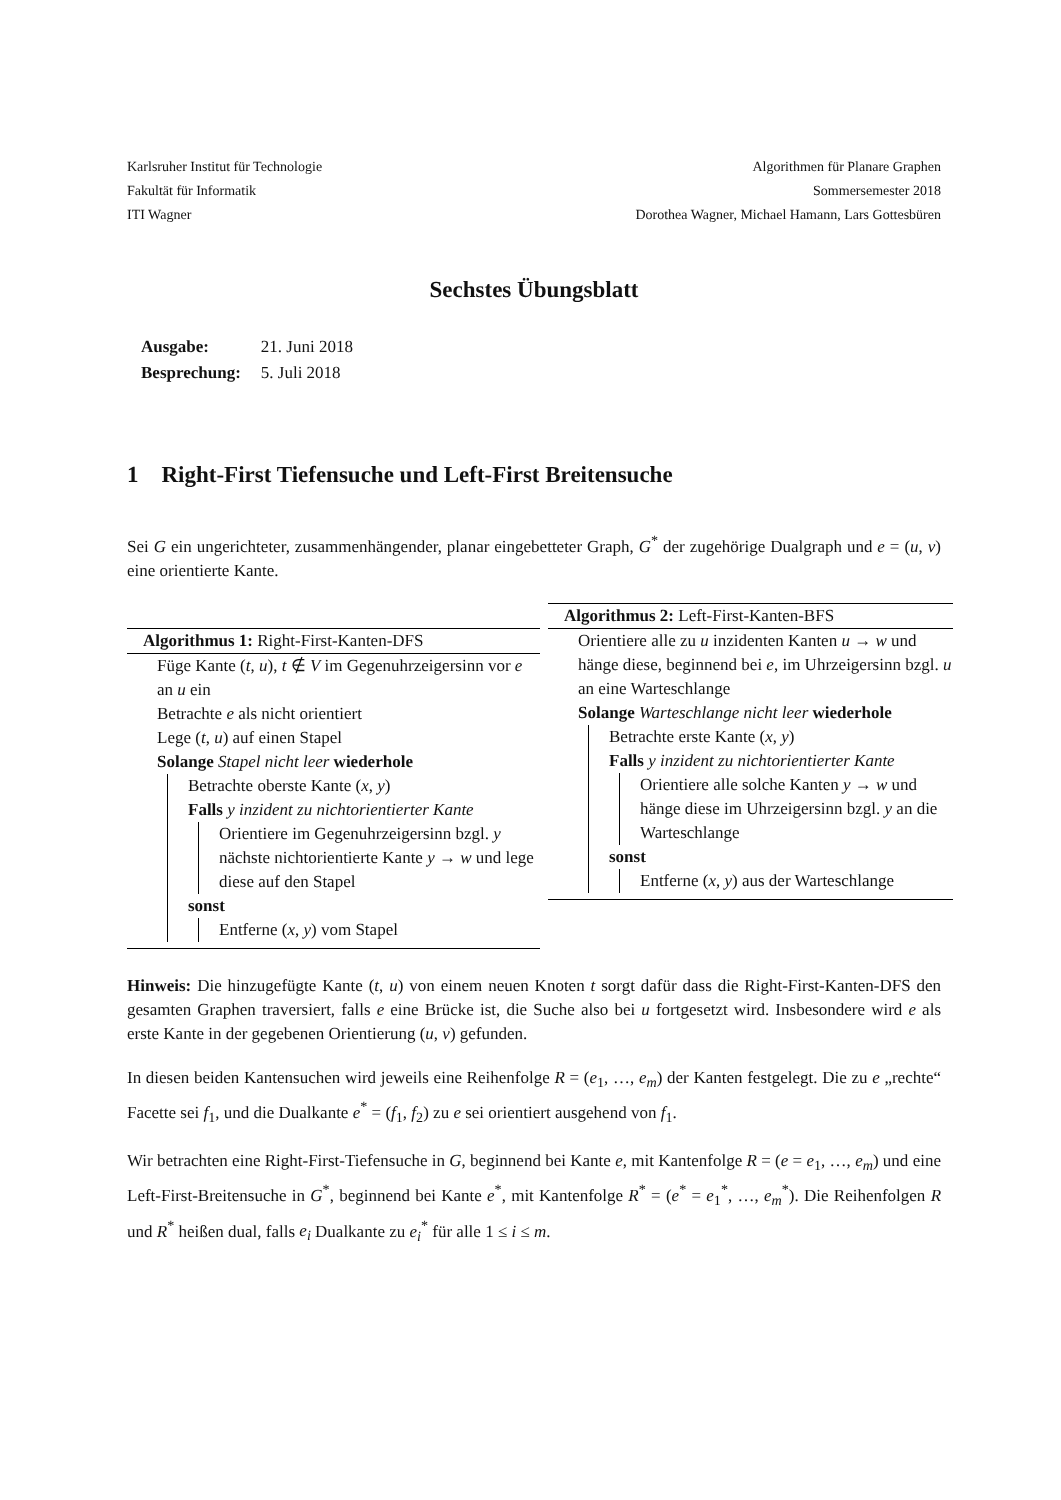Karlsruher Institut für Technologie
Fakultät für Informatik
ITI Wagner
Algorithmen für Planare Graphen
Sommersemester 2018
Dorothea Wagner, Michael Hamann, Lars Gottesbüren
Sechstes Übungsblatt
| Ausgabe: | 21. Juni 2018 |
| Besprechung: | 5. Juli 2018 |
1 Right-First Tiefensuche und Left-First Breitensuche
Sei G ein ungerichteter, zusammenhängender, planar eingebetteter Graph, G<sup>*</sup> der zugehörige Dualgraph und e = (u, v) eine orientierte Kante.
Algorithmus 1: Right-First-Kanten-DFS
Füge Kante (t, u), t ∉ V im Gegenuhrzeigersinn vor e an u ein
Betrachte e als nicht orientiert
Lege (t, u) auf einen Stapel
Solange Stapel nicht leer wiederhole
Betrachte oberste Kante (x, y)
Falls y inzident zu nichtorientierter Kante
Orientiere im Gegenuhrzeigersinn bzgl. y nächste nichtorientierte Kante y → w und lege diese auf den Stapel
sonst
Entferne (x, y) vom Stapel
Algorithmus 2: Left-First-Kanten-BFS
Orientiere alle zu u inzidenten Kanten u → w und hänge diese, beginnend bei e, im Uhrzeigersinn bzgl. u an eine Warteschlange
Solange Warteschlange nicht leer wiederhole
Betrachte erste Kante (x, y)
Falls y inzident zu nichtorientierter Kante
Orientiere alle solche Kanten y → w und hänge diese im Uhrzeigersinn bzgl. y an die Warteschlange
sonst
Entferne (x, y) aus der Warteschlange
Hinweis: Die hinzugefügte Kante (t, u) von einem neuen Knoten t sorgt dafür dass die Right-First-Kanten-DFS den gesamten Graphen traversiert, falls e eine Brücke ist, die Suche also bei u fortgesetzt wird. Insbesondere wird e als erste Kante in der gegebenen Orientierung (u, v) gefunden.
In diesen beiden Kantensuchen wird jeweils eine Reihenfolge R = (e<sub>1</sub>, …, e<sub>m</sub>) der Kanten festgelegt. Die zu e „rechte“ Facette sei f<sub>1</sub>, und die Dualkante e<sup>*</sup> = (f<sub>1</sub>, f<sub>2</sub>) zu e sei orientiert ausgehend von f<sub>1</sub>.
Wir betrachten eine Right-First-Tiefensuche in G, beginnend bei Kante e, mit Kantenfolge R = (e = e<sub>1</sub>, …, e<sub>m</sub>) und eine Left-First-Breitensuche in G<sup>*</sup>, beginnend bei Kante e<sup>*</sup>, mit Kantenfolge R<sup>*</sup> = (e<sup>*</sup> = e<sub>1</sub><sup>*</sup>, …, e<sub>m</sub><sup>*</sup>). Die Reihenfolgen R und R<sup>*</sup> heißen dual, falls e<sub>i</sub> Dualkante zu e<sub>i</sub><sup>*</sup> für alle 1 ≤ i ≤ m.